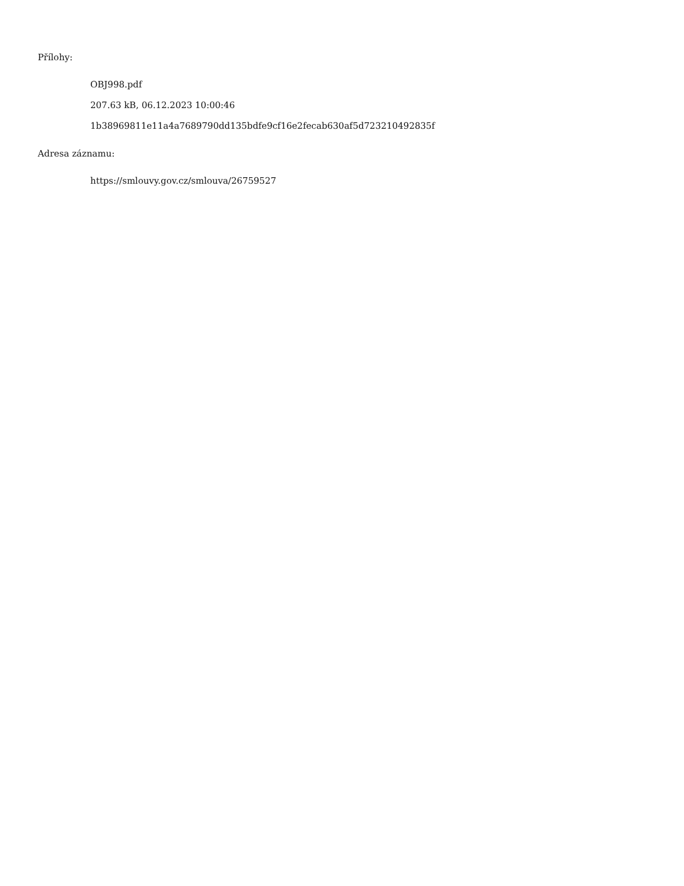Přílohy:
OBJ998.pdf
207.63 kB, 06.12.2023 10:00:46
1b38969811e11a4a7689790dd135bdfe9cf16e2fecab630af5d723210492835f
Adresa záznamu:
https://smlouvy.gov.cz/smlouva/26759527